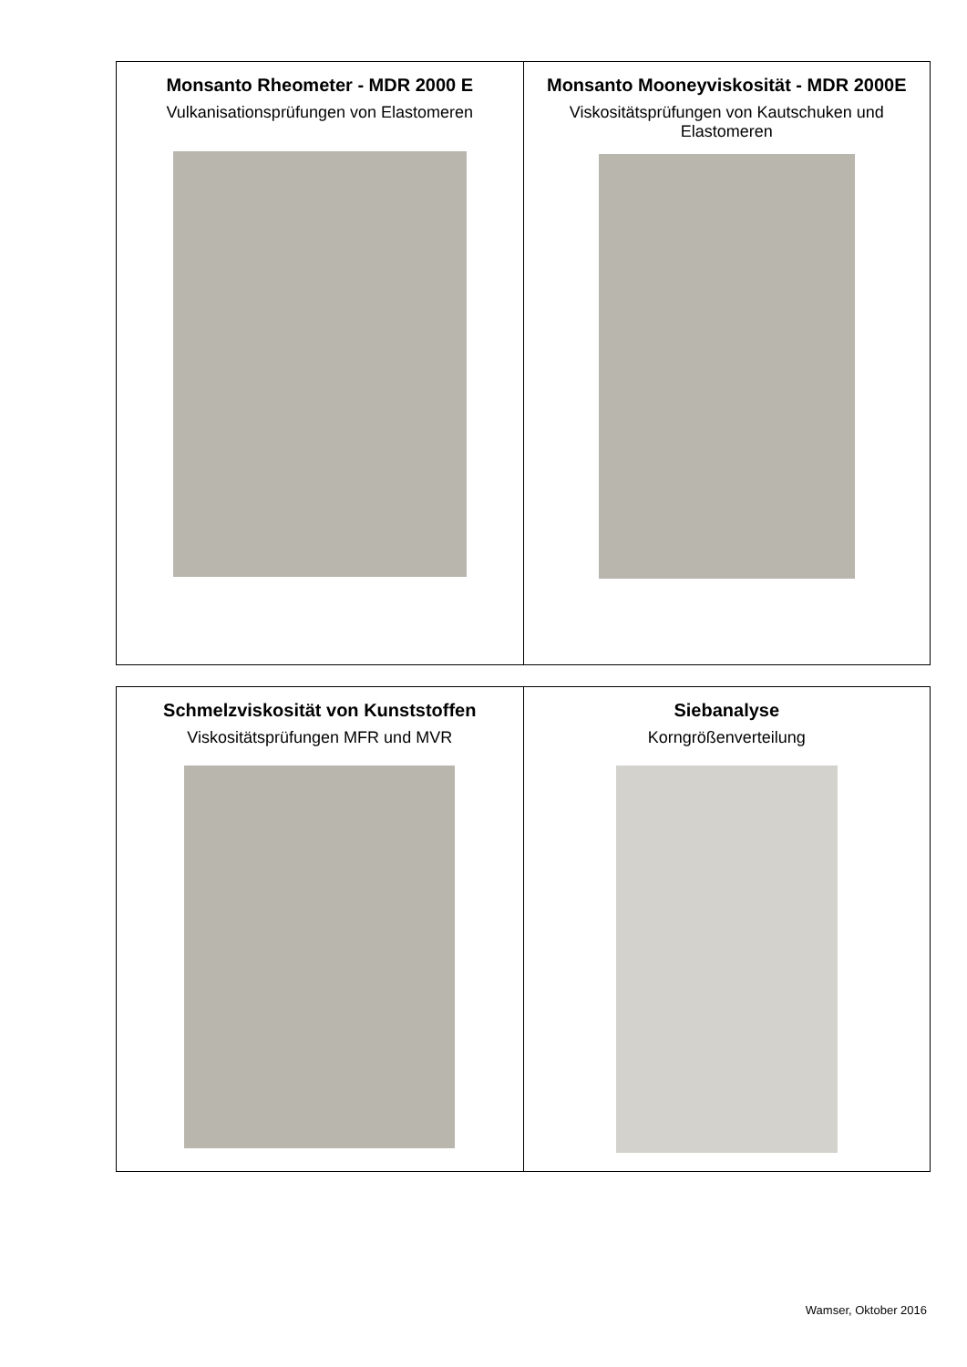| Monsanto Rheometer - MDR 2000 E Vulkanisationsprüfungen von Elastomeren | Monsanto Mooneyviskosität - MDR 2000E Viskositätsprüfungen von Kautschuken und Elastomeren |
| Schmelzviskosität von Kunststoffen Viskositätsprüfungen MFR und MVR | Siebanalyse Korngrößenverteilung |
Wamser, Oktober 2016